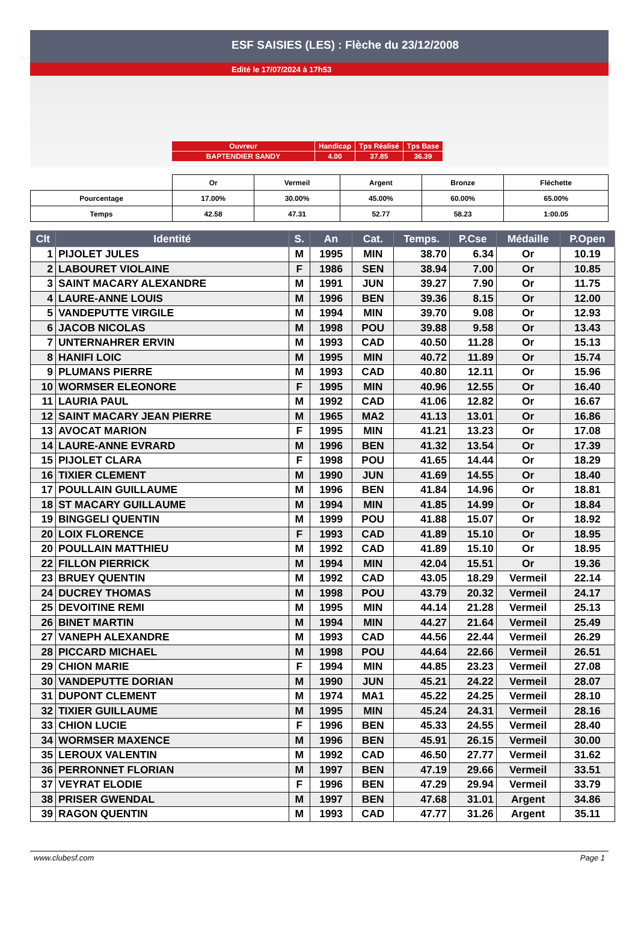ESF SAISIES (LES) : Flèche du 23/12/2008
Edité le 17/07/2024 à 17h53
| Ouvreur | Handicap | Tps Réalisé | Tps Base |
| BAPTENDIER SANDY | 4.00 | 37.85 | 36.39 |
| | Or | Vermeil | Argent | Bronze | Fléchette |
| Pourcentage | 17.00% | 30.00% | 45.00% | 60.00% | 65.00% |
| Temps | 42.58 | 47.31 | 52.77 | 58.23 | 1:00.05 |
| Clt | Identité | S. | An | Cat. | Temps. | P.Cse | Médaille | P.Open |
| --- | --- | --- | --- | --- | --- | --- | --- | --- |
| 1 | PIJOLET JULES | M | 1995 | MIN | 38.70 | 6.34 | Or | 10.19 |
| 2 | LABOURET VIOLAINE | F | 1986 | SEN | 38.94 | 7.00 | Or | 10.85 |
| 3 | SAINT MACARY ALEXANDRE | M | 1991 | JUN | 39.27 | 7.90 | Or | 11.75 |
| 4 | LAURE-ANNE LOUIS | M | 1996 | BEN | 39.36 | 8.15 | Or | 12.00 |
| 5 | VANDEPUTTE VIRGILE | M | 1994 | MIN | 39.70 | 9.08 | Or | 12.93 |
| 6 | JACOB NICOLAS | M | 1998 | POU | 39.88 | 9.58 | Or | 13.43 |
| 7 | UNTERNAHRER ERVIN | M | 1993 | CAD | 40.50 | 11.28 | Or | 15.13 |
| 8 | HANIFI LOIC | M | 1995 | MIN | 40.72 | 11.89 | Or | 15.74 |
| 9 | PLUMANS PIERRE | M | 1993 | CAD | 40.80 | 12.11 | Or | 15.96 |
| 10 | WORMSER ELEONORE | F | 1995 | MIN | 40.96 | 12.55 | Or | 16.40 |
| 11 | LAURIA PAUL | M | 1992 | CAD | 41.06 | 12.82 | Or | 16.67 |
| 12 | SAINT MACARY JEAN PIERRE | M | 1965 | MA2 | 41.13 | 13.01 | Or | 16.86 |
| 13 | AVOCAT MARION | F | 1995 | MIN | 41.21 | 13.23 | Or | 17.08 |
| 14 | LAURE-ANNE EVRARD | M | 1996 | BEN | 41.32 | 13.54 | Or | 17.39 |
| 15 | PIJOLET CLARA | F | 1998 | POU | 41.65 | 14.44 | Or | 18.29 |
| 16 | TIXIER CLEMENT | M | 1990 | JUN | 41.69 | 14.55 | Or | 18.40 |
| 17 | POULLAIN GUILLAUME | M | 1996 | BEN | 41.84 | 14.96 | Or | 18.81 |
| 18 | ST MACARY GUILLAUME | M | 1994 | MIN | 41.85 | 14.99 | Or | 18.84 |
| 19 | BINGGELI QUENTIN | M | 1999 | POU | 41.88 | 15.07 | Or | 18.92 |
| 20 | LOIX FLORENCE | F | 1993 | CAD | 41.89 | 15.10 | Or | 18.95 |
| 20 | POULLAIN MATTHIEU | M | 1992 | CAD | 41.89 | 15.10 | Or | 18.95 |
| 22 | FILLON PIERRICK | M | 1994 | MIN | 42.04 | 15.51 | Or | 19.36 |
| 23 | BRUEY QUENTIN | M | 1992 | CAD | 43.05 | 18.29 | Vermeil | 22.14 |
| 24 | DUCREY THOMAS | M | 1998 | POU | 43.79 | 20.32 | Vermeil | 24.17 |
| 25 | DEVOITINE REMI | M | 1995 | MIN | 44.14 | 21.28 | Vermeil | 25.13 |
| 26 | BINET MARTIN | M | 1994 | MIN | 44.27 | 21.64 | Vermeil | 25.49 |
| 27 | VANEPH ALEXANDRE | M | 1993 | CAD | 44.56 | 22.44 | Vermeil | 26.29 |
| 28 | PICCARD MICHAEL | M | 1998 | POU | 44.64 | 22.66 | Vermeil | 26.51 |
| 29 | CHION MARIE | F | 1994 | MIN | 44.85 | 23.23 | Vermeil | 27.08 |
| 30 | VANDEPUTTE DORIAN | M | 1990 | JUN | 45.21 | 24.22 | Vermeil | 28.07 |
| 31 | DUPONT CLEMENT | M | 1974 | MA1 | 45.22 | 24.25 | Vermeil | 28.10 |
| 32 | TIXIER GUILLAUME | M | 1995 | MIN | 45.24 | 24.31 | Vermeil | 28.16 |
| 33 | CHION LUCIE | F | 1996 | BEN | 45.33 | 24.55 | Vermeil | 28.40 |
| 34 | WORMSER MAXENCE | M | 1996 | BEN | 45.91 | 26.15 | Vermeil | 30.00 |
| 35 | LEROUX VALENTIN | M | 1992 | CAD | 46.50 | 27.77 | Vermeil | 31.62 |
| 36 | PERRONNET FLORIAN | M | 1997 | BEN | 47.19 | 29.66 | Vermeil | 33.51 |
| 37 | VEYRAT ELODIE | F | 1996 | BEN | 47.29 | 29.94 | Vermeil | 33.79 |
| 38 | PRISER GWENDAL | M | 1997 | BEN | 47.68 | 31.01 | Argent | 34.86 |
| 39 | RAGON QUENTIN | M | 1993 | CAD | 47.77 | 31.26 | Argent | 35.11 |
www.clubesf.com Page 1